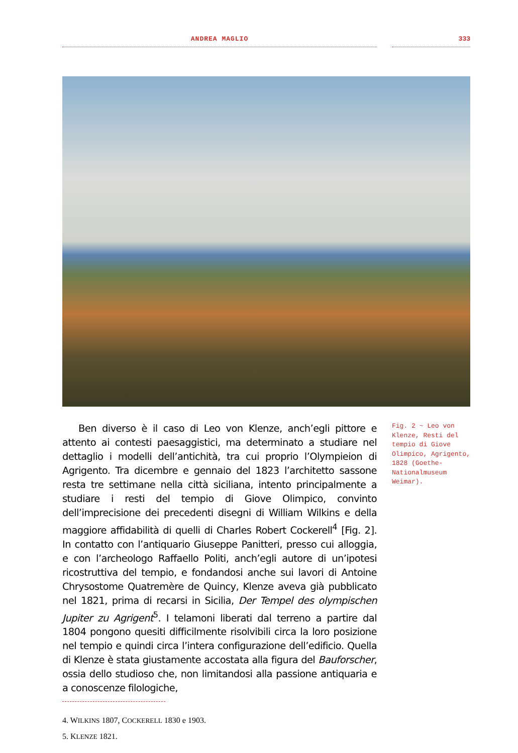ANDREA MAGLIO 333
Ben diverso è il caso di Leo von Klenze, anch’egli pittore e attento ai contesti paesaggistici, ma determinato a studiare nel dettaglio i modelli dell’antichità, tra cui proprio l’Olympieion di Agrigento. Tra dicembre e gennaio del 1823 l’architetto sassone resta tre settimane nella città siciliana, intento principalmente a studiare i resti del tempio di Giove Olimpico, convinto dell’imprecisione dei precedenti disegni di William Wilkins e della maggiore affidabilità di quelli di Charles Robert Cockerell<sup>4</sup> [Fig. 2]. In contatto con l’antiquario Giuseppe Panitteri, presso cui alloggia, e con l’archeologo Raffaello Politi, anch’egli autore di un’ipotesi ricostruttiva del tempio, e fondandosi anche sui lavori di Antoine Chrysostome Quatremère de Quincy, Klenze aveva già pubblicato nel 1821, prima di recarsi in Sicilia, Der Tempel des olympischen Jupiter zu Agrigent<sup>5</sup>. I telamoni liberati dal terreno a partire dal 1804 pongono quesiti difficilmente risolvibili circa la loro posizione nel tempio e quindi circa l’intera configurazione dell’edificio. Quella di Klenze è stata giustamente accostata alla figura del Bauforscher, ossia dello studioso che, non limitandosi alla passione antiquaria e a conoscenze filologiche,
Fig. 2 ~ Leo von Klenze, Resti del tempio di Giove Olimpico, Agrigento, 1828 (Goethe-Nationalmuseum Weimar).
4. WILKINS 1807, COCKERELL 1830 e 1903.
5. KLENZE 1821.